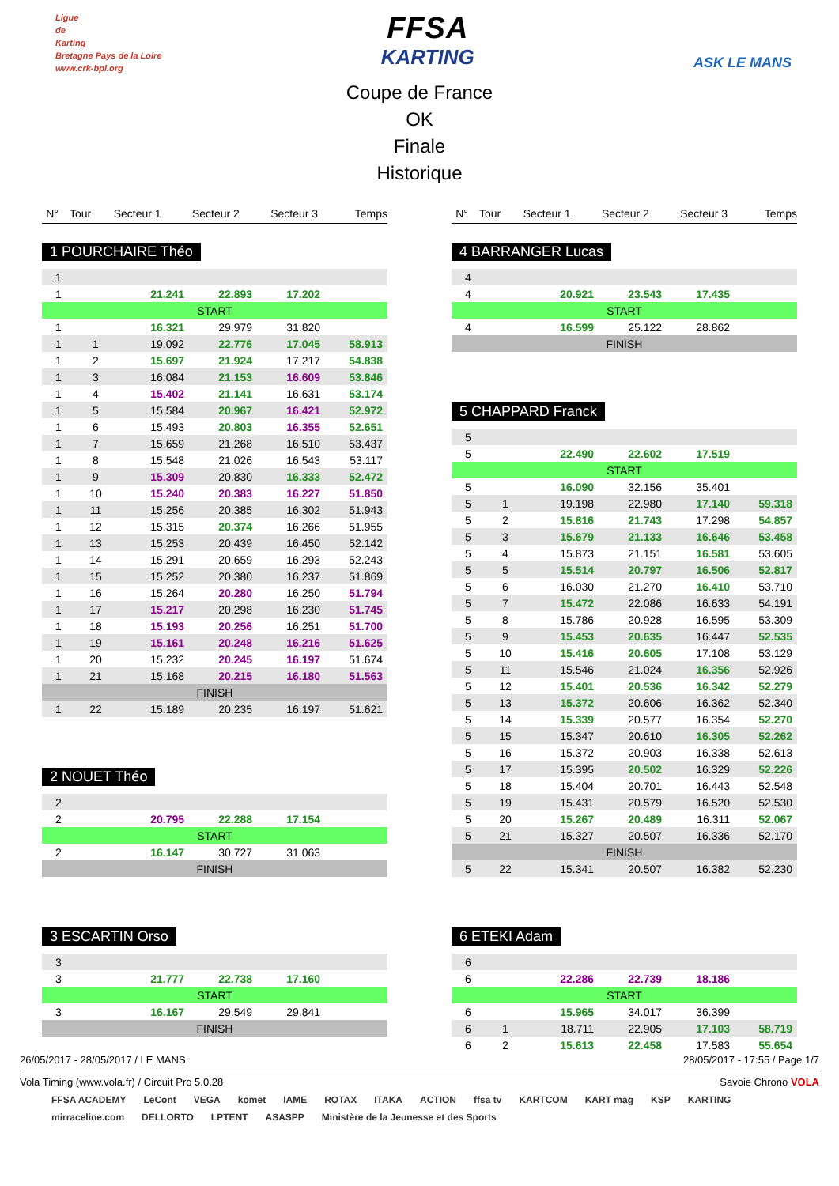Ligue
de
Karting
Bretagne Pays de la Loire
www.crk-bpl.org
FFSA
KARTING
ASK LE MANS
Coupe de France
OK
Finale
Historique
| N° | Tour | Secteur 1 | Secteur 2 | Secteur 3 | Temps |
| --- | --- | --- | --- | --- | --- |
1 POURCHAIRE Théo
| 1 | | | | | |
| 1 | | 21.241 | 22.893 | 17.202 | |
| START | | | | | |
| 1 | | 16.321 | 29.979 | 31.820 | |
| 1 | 1 | 19.092 | 22.776 | 17.045 | 58.913 |
| 1 | 2 | 15.697 | 21.924 | 17.217 | 54.838 |
| 1 | 3 | 16.084 | 21.153 | 16.609 | 53.846 |
| 1 | 4 | 15.402 | 21.141 | 16.631 | 53.174 |
| 1 | 5 | 15.584 | 20.967 | 16.421 | 52.972 |
| 1 | 6 | 15.493 | 20.803 | 16.355 | 52.651 |
| 1 | 7 | 15.659 | 21.268 | 16.510 | 53.437 |
| 1 | 8 | 15.548 | 21.026 | 16.543 | 53.117 |
| 1 | 9 | 15.309 | 20.830 | 16.333 | 52.472 |
| 1 | 10 | 15.240 | 20.383 | 16.227 | 51.850 |
| 1 | 11 | 15.256 | 20.385 | 16.302 | 51.943 |
| 1 | 12 | 15.315 | 20.374 | 16.266 | 51.955 |
| 1 | 13 | 15.253 | 20.439 | 16.450 | 52.142 |
| 1 | 14 | 15.291 | 20.659 | 16.293 | 52.243 |
| 1 | 15 | 15.252 | 20.380 | 16.237 | 51.869 |
| 1 | 16 | 15.264 | 20.280 | 16.250 | 51.794 |
| 1 | 17 | 15.217 | 20.298 | 16.230 | 51.745 |
| 1 | 18 | 15.193 | 20.256 | 16.251 | 51.700 |
| 1 | 19 | 15.161 | 20.248 | 16.216 | 51.625 |
| 1 | 20 | 15.232 | 20.245 | 16.197 | 51.674 |
| 1 | 21 | 15.168 | 20.215 | 16.180 | 51.563 |
| FINISH | | | | | |
| 1 | 22 | 15.189 | 20.235 | 16.197 | 51.621 |
2 NOUET Théo
| 2 | | | | | |
| 2 | | 20.795 | 22.288 | 17.154 | |
| START | | | | | |
| 2 | | 16.147 | 30.727 | 31.063 | |
| FINISH | | | | | |
3 ESCARTIN Orso
| 3 | | | | | |
| 3 | | 21.777 | 22.738 | 17.160 | |
| START | | | | | |
| 3 | | 16.167 | 29.549 | 29.841 | |
| FINISH | | | | | |
| N° | Tour | Secteur 1 | Secteur 2 | Secteur 3 | Temps |
| --- | --- | --- | --- | --- | --- |
4 BARRANGER Lucas
| 4 | | | | | |
| 4 | | 20.921 | 23.543 | 17.435 | |
| START | | | | | |
| 4 | | 16.599 | 25.122 | 28.862 | |
| FINISH | | | | | |
5 CHAPPARD Franck
| 5 | | | | | |
| 5 | | 22.490 | 22.602 | 17.519 | |
| START | | | | | |
| 5 | | 16.090 | 32.156 | 35.401 | |
| 5 | 1 | 19.198 | 22.980 | 17.140 | 59.318 |
| 5 | 2 | 15.816 | 21.743 | 17.298 | 54.857 |
| 5 | 3 | 15.679 | 21.133 | 16.646 | 53.458 |
| 5 | 4 | 15.873 | 21.151 | 16.581 | 53.605 |
| 5 | 5 | 15.514 | 20.797 | 16.506 | 52.817 |
| 5 | 6 | 16.030 | 21.270 | 16.410 | 53.710 |
| 5 | 7 | 15.472 | 22.086 | 16.633 | 54.191 |
| 5 | 8 | 15.786 | 20.928 | 16.595 | 53.309 |
| 5 | 9 | 15.453 | 20.635 | 16.447 | 52.535 |
| 5 | 10 | 15.416 | 20.605 | 17.108 | 53.129 |
| 5 | 11 | 15.546 | 21.024 | 16.356 | 52.926 |
| 5 | 12 | 15.401 | 20.536 | 16.342 | 52.279 |
| 5 | 13 | 15.372 | 20.606 | 16.362 | 52.340 |
| 5 | 14 | 15.339 | 20.577 | 16.354 | 52.270 |
| 5 | 15 | 15.347 | 20.610 | 16.305 | 52.262 |
| 5 | 16 | 15.372 | 20.903 | 16.338 | 52.613 |
| 5 | 17 | 15.395 | 20.502 | 16.329 | 52.226 |
| 5 | 18 | 15.404 | 20.701 | 16.443 | 52.548 |
| 5 | 19 | 15.431 | 20.579 | 16.520 | 52.530 |
| 5 | 20 | 15.267 | 20.489 | 16.311 | 52.067 |
| 5 | 21 | 15.327 | 20.507 | 16.336 | 52.170 |
| FINISH | | | | | |
| 5 | 22 | 15.341 | 20.507 | 16.382 | 52.230 |
6 ETEKI Adam
| 6 | | | | | |
| 6 | | 22.286 | 22.739 | 18.186 | |
| START | | | | | |
| 6 | | 15.965 | 34.017 | 36.399 | |
| 6 | 1 | 18.711 | 22.905 | 17.103 | 58.719 |
| 6 | 2 | 15.613 | 22.458 | 17.583 | 55.654 |
26/05/2017 - 28/05/2017 / LE MANS 28/05/2017 - 17:55 / Page 1/7
Vola Timing (www.vola.fr) / Circuit Pro 5.0.28 Savoie Chrono VOLA
FFSA ACADEMY LeCont VEGA komet IAME ROTAX ITAKA ACTION ffsa tv KARTCOM KART mag KSP KARTING mirraceline.com DELLORTO LPTENT ASASPP Ministère de la Jeunesse et des Sports